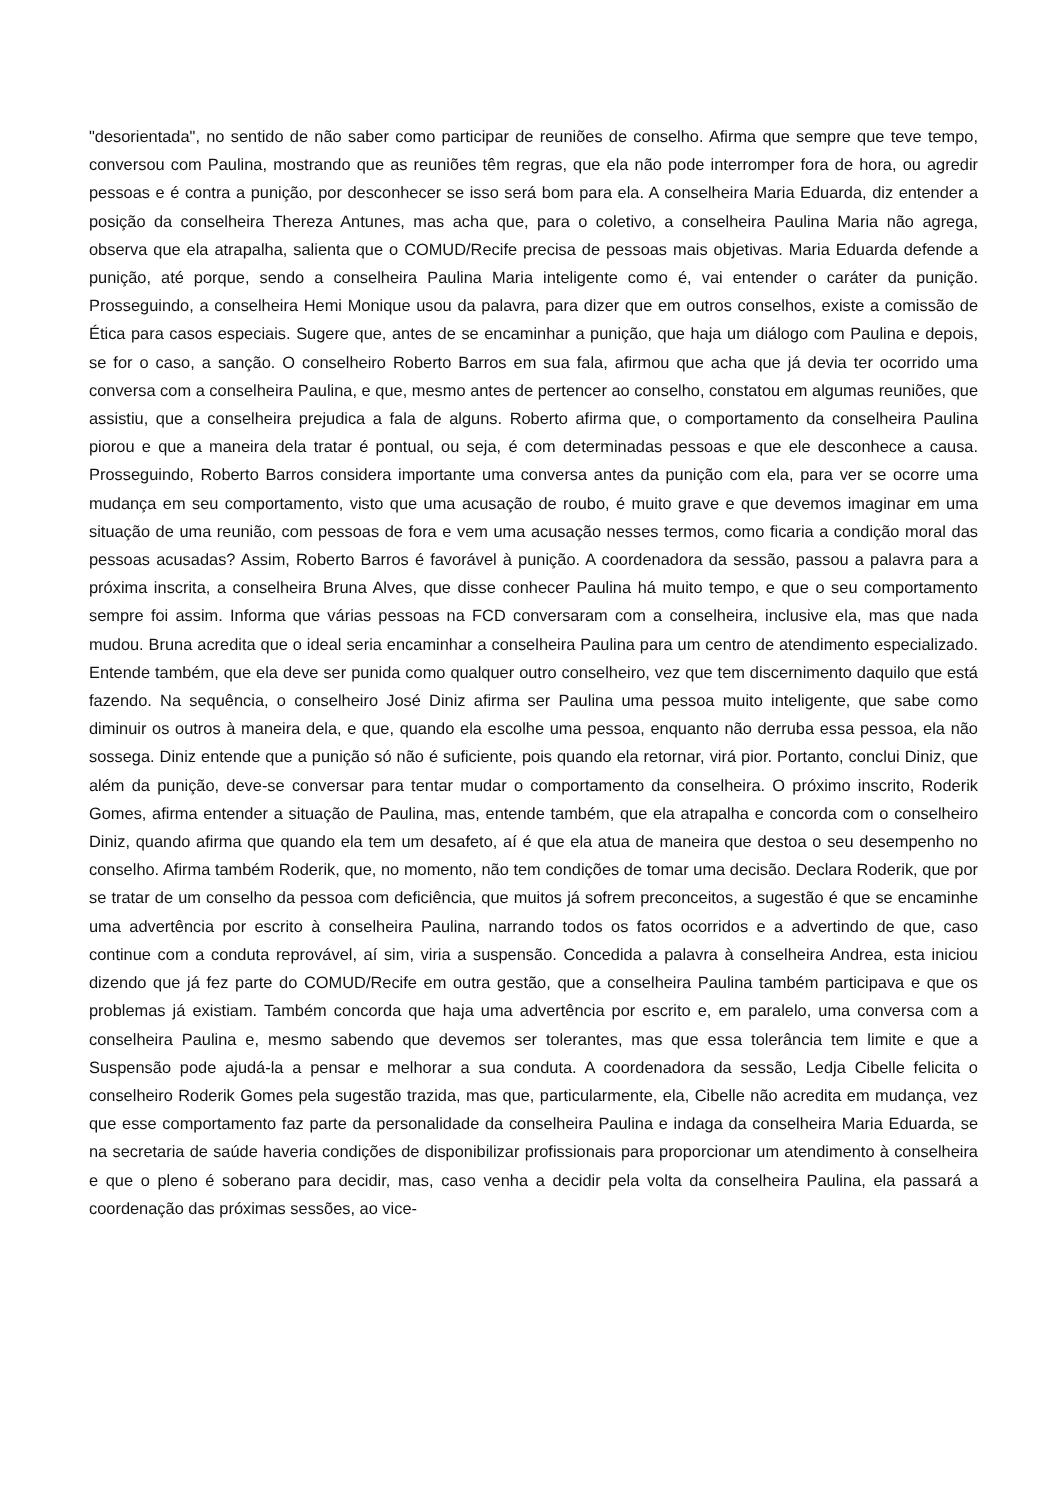"desorientada", no sentido de não saber como participar de reuniões de conselho. Afirma que sempre que teve tempo, conversou com Paulina, mostrando que as reuniões têm regras, que ela não pode interromper fora de hora, ou agredir pessoas e é contra a punição, por desconhecer se isso será bom para ela. A conselheira Maria Eduarda, diz entender a posição da conselheira Thereza Antunes, mas acha que, para o coletivo, a conselheira Paulina Maria não agrega, observa que ela atrapalha, salienta que o COMUD/Recife precisa de pessoas mais objetivas. Maria Eduarda defende a punição, até porque, sendo a conselheira Paulina Maria inteligente como é, vai entender o caráter da punição. Prosseguindo, a conselheira Hemi Monique usou da palavra, para dizer que em outros conselhos, existe a comissão de Ética para casos especiais. Sugere que, antes de se encaminhar a punição, que haja um diálogo com Paulina e depois, se for o caso, a sanção. O conselheiro Roberto Barros em sua fala, afirmou que acha que já devia ter ocorrido uma conversa com a conselheira Paulina, e que, mesmo antes de pertencer ao conselho, constatou em algumas reuniões, que assistiu, que a conselheira prejudica a fala de alguns. Roberto afirma que, o comportamento da conselheira Paulina piorou e que a maneira dela tratar é pontual, ou seja, é com determinadas pessoas e que ele desconhece a causa. Prosseguindo, Roberto Barros considera importante uma conversa antes da punição com ela, para ver se ocorre uma mudança em seu comportamento, visto que uma acusação de roubo, é muito grave e que devemos imaginar em uma situação de uma reunião, com pessoas de fora e vem uma acusação nesses termos, como ficaria a condição moral das pessoas acusadas? Assim, Roberto Barros é favorável à punição. A coordenadora da sessão, passou a palavra para a próxima inscrita, a conselheira Bruna Alves, que disse conhecer Paulina há muito tempo, e que o seu comportamento sempre foi assim. Informa que várias pessoas na FCD conversaram com a conselheira, inclusive ela, mas que nada mudou. Bruna acredita que o ideal seria encaminhar a conselheira Paulina para um centro de atendimento especializado. Entende também, que ela deve ser punida como qualquer outro conselheiro, vez que tem discernimento daquilo que está fazendo. Na sequência, o conselheiro José Diniz afirma ser Paulina uma pessoa muito inteligente, que sabe como diminuir os outros à maneira dela, e que, quando ela escolhe uma pessoa, enquanto não derruba essa pessoa, ela não sossega. Diniz entende que a punição só não é suficiente, pois quando ela retornar, virá pior. Portanto, conclui Diniz, que além da punição, deve-se conversar para tentar mudar o comportamento da conselheira. O próximo inscrito, Roderik Gomes, afirma entender a situação de Paulina, mas, entende também, que ela atrapalha e concorda com o conselheiro Diniz, quando afirma que quando ela tem um desafeto, aí é que ela atua de maneira que destoa o seu desempenho no conselho. Afirma também Roderik, que, no momento, não tem condições de tomar uma decisão. Declara Roderik, que por se tratar de um conselho da pessoa com deficiência, que muitos já sofrem preconceitos, a sugestão é que se encaminhe uma advertência por escrito à conselheira Paulina, narrando todos os fatos ocorridos e a advertindo de que, caso continue com a conduta reprovável, aí sim, viria a suspensão. Concedida a palavra à conselheira Andrea, esta iniciou dizendo que já fez parte do COMUD/Recife em outra gestão, que a conselheira Paulina também participava e que os problemas já existiam. Também concorda que haja uma advertência por escrito e, em paralelo, uma conversa com a conselheira Paulina e, mesmo sabendo que devemos ser tolerantes, mas que essa tolerância tem limite e que a Suspensão pode ajudá-la a pensar e melhorar a sua conduta. A coordenadora da sessão, Ledja Cibelle felicita o conselheiro Roderik Gomes pela sugestão trazida, mas que, particularmente, ela, Cibelle não acredita em mudança, vez que esse comportamento faz parte da personalidade da conselheira Paulina e indaga da conselheira Maria Eduarda, se na secretaria de saúde haveria condições de disponibilizar profissionais para proporcionar um atendimento à conselheira e que o pleno é soberano para decidir, mas, caso venha a decidir pela volta da conselheira Paulina, ela passará a coordenação das próximas sessões, ao vice-